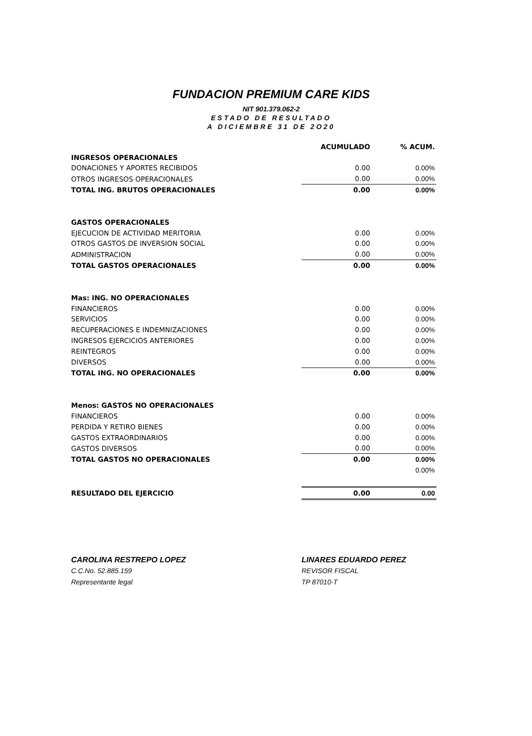FUNDACION PREMIUM CARE KIDS
NIT 901.379.062-2
ESTADO DE RESULTADO
A DICIEMBRE 31 DE 2O20
| | ACUMULADO | % ACUM. |
| --- | --- | --- |
| INGRESOS OPERACIONALES | | |
| DONACIONES Y APORTES RECIBIDOS | 0.00 | 0.00% |
| OTROS INGRESOS OPERACIONALES | 0.00 | 0.00% |
| TOTAL ING. BRUTOS OPERACIONALES | 0.00 | 0.00% |
| GASTOS OPERACIONALES | | |
| EJECUCION DE ACTIVIDAD MERITORIA | 0.00 | 0.00% |
| OTROS GASTOS DE INVERSION SOCIAL | 0.00 | 0.00% |
| ADMINISTRACION | 0.00 | 0.00% |
| TOTAL GASTOS OPERACIONALES | 0.00 | 0.00% |
| Mas: ING. NO OPERACIONALES | | |
| FINANCIEROS | 0.00 | 0.00% |
| SERVICIOS | 0.00 | 0.00% |
| RECUPERACIONES E INDEMNIZACIONES | 0.00 | 0.00% |
| INGRESOS EJERCICIOS ANTERIORES | 0.00 | 0.00% |
| REINTEGROS | 0.00 | 0.00% |
| DIVERSOS | 0.00 | 0.00% |
| TOTAL ING. NO OPERACIONALES | 0.00 | 0.00% |
| Menos: GASTOS NO OPERACIONALES | | |
| FINANCIEROS | 0.00 | 0.00% |
| PERDIDA Y RETIRO BIENES | 0.00 | 0.00% |
| GASTOS EXTRAORDINARIOS | 0.00 | 0.00% |
| GASTOS DIVERSOS | 0.00 | 0.00% |
| TOTAL GASTOS NO OPERACIONALES | 0.00 | 0.00% |
| | | 0.00% |
| RESULTADO DEL EJERCICIO | 0.00 | 0.00 |
CAROLINA RESTREPO LOPEZ
C.C.No. 52.885.159
Representante legal
LINARES EDUARDO PEREZ
REVISOR FISCAL
TP 87010-T